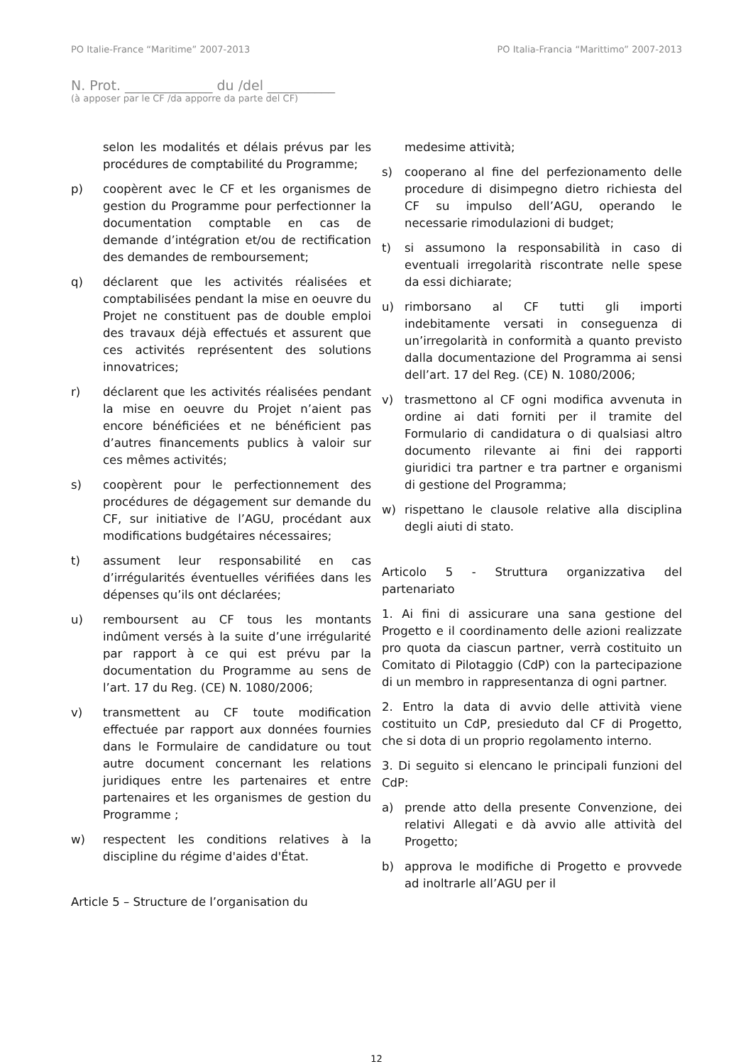PO Italie-France “Maritime” 2007-2013 PO Italia-Francia “Marittimo” 2007-2013
N. Prot. _____________ du /del __________
(à apposer par le CF /da apporre da parte del CF)
selon les modalités et délais prévus par les procédures de comptabilité du Programme;
p) coopèrent avec le CF et les organismes de gestion du Programme pour perfectionner la documentation comptable en cas de demande d’intégration et/ou de rectification des demandes de remboursement;
q) déclarent que les activités réalisées et comptabilisées pendant la mise en oeuvre du Projet ne constituent pas de double emploi des travaux déjà effectués et assurent que ces activités représentent des solutions innovatrices;
r) déclarent que les activités réalisées pendant la mise en oeuvre du Projet n’aient pas encore bénéficiées et ne bénéficient pas d’autres financements publics à valoir sur ces mêmes activités;
s) coopèrent pour le perfectionnement des procédures de dégagement sur demande du CF, sur initiative de l’AGU, procédant aux modifications budgétaires nécessaires;
t) assument leur responsabilité en cas d’irrégularités éventuelles vérifiées dans les dépenses qu’ils ont déclarées;
u) remboursent au CF tous les montants indûment versés à la suite d’une irrégularité par rapport à ce qui est prévu par la documentation du Programme au sens de l’art. 17 du Reg. (CE) N. 1080/2006;
v) transmettent au CF toute modification effectuée par rapport aux données fournies dans le Formulaire de candidature ou tout autre document concernant les relations juridiques entre les partenaires et entre partenaires et les organismes de gestion du Programme ;
w) respectent les conditions relatives à la discipline du régime d'aides d'État.
Article 5 – Structure de l’organisation du
medesime attività;
s) cooperano al fine del perfezionamento delle procedure di disimpegno dietro richiesta del CF su impulso dell’AGU, operando le necessarie rimodulazioni di budget;
t) si assumono la responsabilità in caso di eventuali irregolarità riscontrate nelle spese da essi dichiarate;
u) rimborsano al CF tutti gli importi indebitamente versati in conseguenza di un’irregolarità in conformità a quanto previsto dalla documentazione del Programma ai sensi dell’art. 17 del Reg. (CE) N. 1080/2006;
v) trasmettono al CF ogni modifica avvenuta in ordine ai dati forniti per il tramite del Formulario di candidatura o di qualsiasi altro documento rilevante ai fini dei rapporti giuridici tra partner e tra partner e organismi di gestione del Programma;
w) rispettano le clausole relative alla disciplina degli aiuti di stato.
Articolo 5 - Struttura organizzativa del partenariato
1. Ai fini di assicurare una sana gestione del Progetto e il coordinamento delle azioni realizzate pro quota da ciascun partner, verrà costituito un Comitato di Pilotaggio (CdP) con la partecipazione di un membro in rappresentanza di ogni partner.
2. Entro la data di avvio delle attività viene costituito un CdP, presieduto dal CF di Progetto, che si dota di un proprio regolamento interno.
3. Di seguito si elencano le principali funzioni del CdP:
a) prende atto della presente Convenzione, dei relativi Allegati e dà avvio alle attività del Progetto;
b) approva le modifiche di Progetto e provvede ad inoltrarle all’AGU per il
12